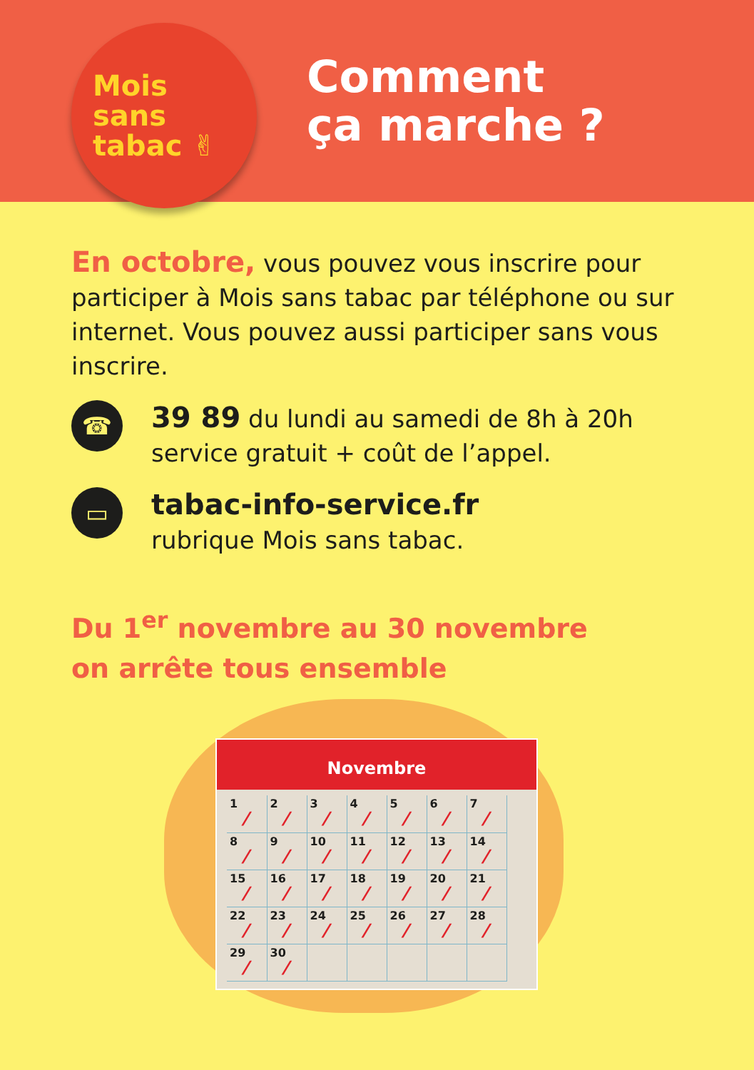Mois
sans
tabac ✌
Comment
ça marche ?
En octobre, vous pouvez vous inscrire pour participer à Mois sans tabac par téléphone ou sur internet. Vous pouvez aussi participer sans vous inscrire.
☎
39 89 du lundi au samedi de 8h à 20h
service gratuit + coût de l’appel.
▭
tabac-info-service.fr
rubrique Mois sans tabac.
Du 1<sup>er</sup> novembre au 30 novembre
on arrête tous ensemble
Novembre
| 1 ⁄ | 2 ⁄ | 3 ⁄ | 4 ⁄ | 5 ⁄ | 6 ⁄ | 7 ⁄ |
| 8 ⁄ | 9 ⁄ | 10 ⁄ | 11 ⁄ | 12 ⁄ | 13 ⁄ | 14 ⁄ |
| 15 ⁄ | 16 ⁄ | 17 ⁄ | 18 ⁄ | 19 ⁄ | 20 ⁄ | 21 ⁄ |
| 22 ⁄ | 23 ⁄ | 24 ⁄ | 25 ⁄ | 26 ⁄ | 27 ⁄ | 28 ⁄ |
| 29 ⁄ | 30 ⁄ | | | | | |